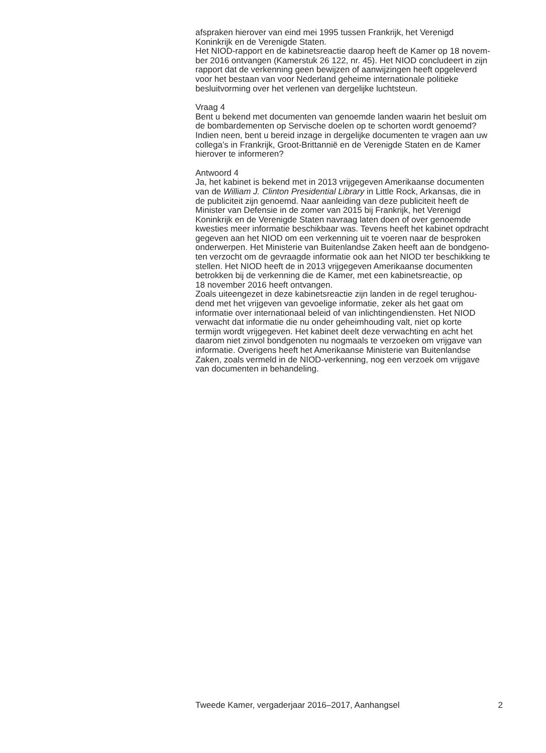afspraken hierover van eind mei 1995 tussen Frankrijk, het Verenigd
Koninkrijk en de Verenigde Staten.
Het NIOD-rapport en de kabinetsreactie daarop heeft de Kamer op 18 novem-
ber 2016 ontvangen (Kamerstuk 26 122, nr. 45). Het NIOD concludeert in zijn
rapport dat de verkenning geen bewijzen of aanwijzingen heeft opgeleverd
voor het bestaan van voor Nederland geheime internationale politieke
besluitvorming over het verlenen van dergelijke luchtsteun.
Vraag 4
Bent u bekend met documenten van genoemde landen waarin het besluit om
de bombardementen op Servische doelen op te schorten wordt genoemd?
Indien neen, bent u bereid inzage in dergelijke documenten te vragen aan uw
collega’s in Frankrijk, Groot-Brittannië en de Verenigde Staten en de Kamer
hierover te informeren?
Antwoord 4
Ja, het kabinet is bekend met in 2013 vrijgegeven Amerikaanse documenten
van de William J. Clinton Presidential Library in Little Rock, Arkansas, die in
de publiciteit zijn genoemd. Naar aanleiding van deze publiciteit heeft de
Minister van Defensie in de zomer van 2015 bij Frankrijk, het Verenigd
Koninkrijk en de Verenigde Staten navraag laten doen of over genoemde
kwesties meer informatie beschikbaar was. Tevens heeft het kabinet opdracht
gegeven aan het NIOD om een verkenning uit te voeren naar de besproken
onderwerpen. Het Ministerie van Buitenlandse Zaken heeft aan de bondgeno-
ten verzocht om de gevraagde informatie ook aan het NIOD ter beschikking te
stellen. Het NIOD heeft de in 2013 vrijgegeven Amerikaanse documenten
betrokken bij de verkenning die de Kamer, met een kabinetsreactie, op
18 november 2016 heeft ontvangen.
Zoals uiteengezet in deze kabinetsreactie zijn landen in de regel terughou-
dend met het vrijgeven van gevoelige informatie, zeker als het gaat om
informatie over internationaal beleid of van inlichtingendiensten. Het NIOD
verwacht dat informatie die nu onder geheimhouding valt, niet op korte
termijn wordt vrijgegeven. Het kabinet deelt deze verwachting en acht het
daarom niet zinvol bondgenoten nu nogmaals te verzoeken om vrijgave van
informatie. Overigens heeft het Amerikaanse Ministerie van Buitenlandse
Zaken, zoals vermeld in de NIOD-verkenning, nog een verzoek om vrijgave
van documenten in behandeling.
Tweede Kamer, vergaderjaar 2016–2017, Aanhangsel 2